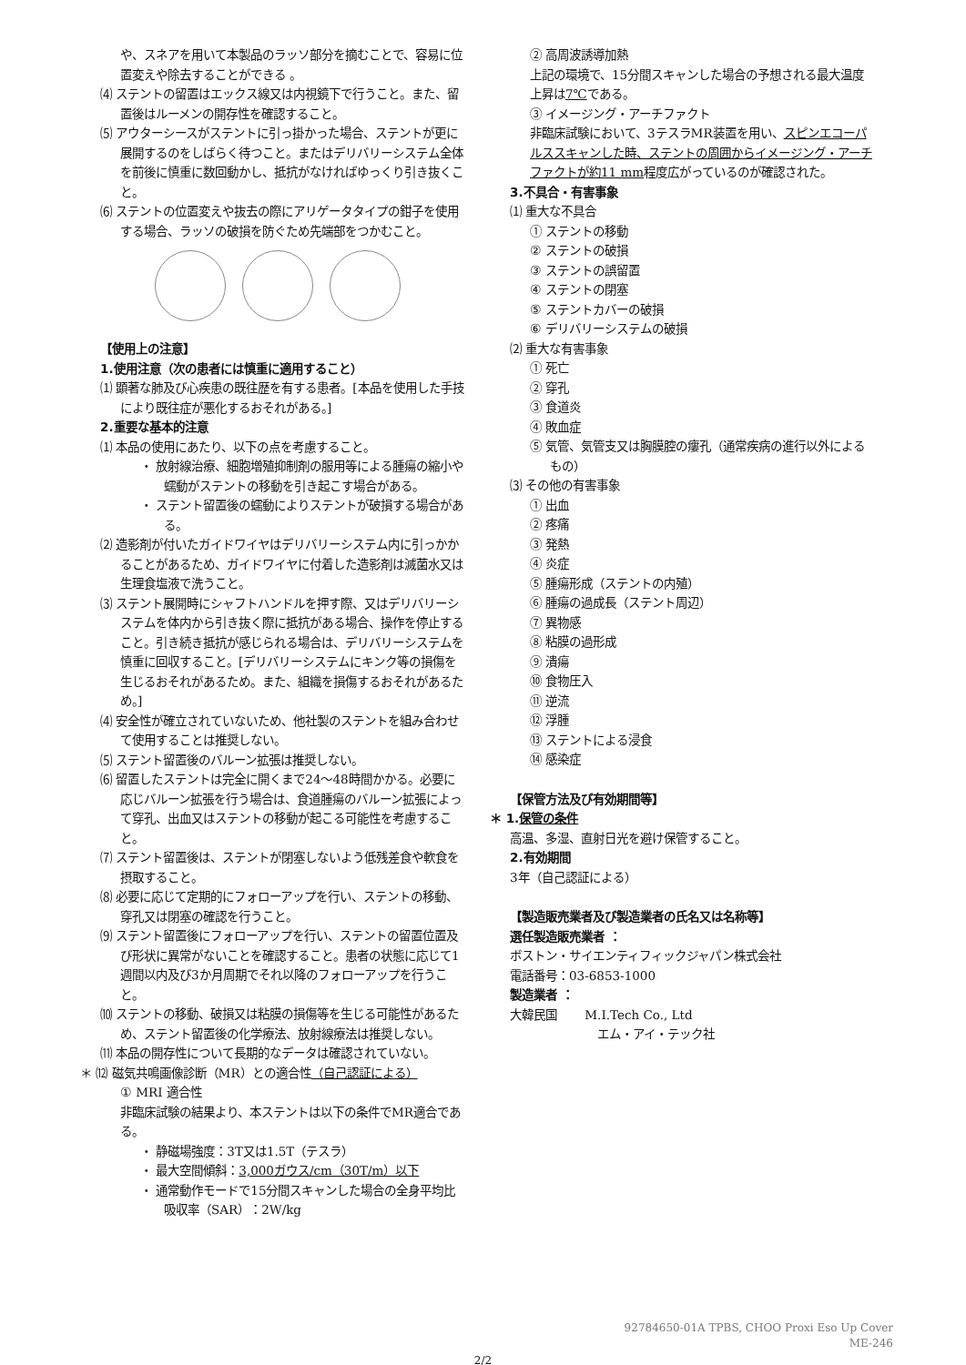や、スネアを用いて本製品のラッソ部分を摘むことで、容易に位置変えや除去することができる 。
⑷ ステントの留置はエックス線又は内視鏡下で行うこと。また、留置後はルーメンの開存性を確認すること。
⑸ アウターシースがステントに引っ掛かった場合、ステントが更に展開するのをしばらく待つこと。またはデリバリーシステム全体を前後に慎重に数回動かし、抵抗がなければゆっくり引き抜くこと。
⑹ ステントの位置変えや抜去の際にアリゲータタイプの鉗子を使用する場合、ラッソの破損を防ぐため先端部をつかむこと。
【使用上の注意】
1.使用注意（次の患者には慎重に適用すること）
⑴ 顕著な肺及び心疾患の既往歴を有する患者。[本品を使用した手技により既往症が悪化するおそれがある。]
2.重要な基本的注意
⑴ 本品の使用にあたり、以下の点を考慮すること。
・ 放射線治療、細胞増殖抑制剤の服用等による腫瘍の縮小や蠕動がステントの移動を引き起こす場合がある。
・ ステント留置後の蠕動によりステントが破損する場合がある。
⑵ 造影剤が付いたガイドワイヤはデリバリーシステム内に引っかかることがあるため、ガイドワイヤに付着した造影剤は滅菌水又は生理食塩液で洗うこと。
⑶ ステント展開時にシャフトハンドルを押す際、又はデリバリーシステムを体内から引き抜く際に抵抗がある場合、操作を停止すること。引き続き抵抗が感じられる場合は、デリバリーシステムを慎重に回収すること。[デリバリーシステムにキンク等の損傷を生じるおそれがあるため。また、組織を損傷するおそれがあるため。]
⑷ 安全性が確立されていないため、他社製のステントを組み合わせて使用することは推奨しない。
⑸ ステント留置後のバルーン拡張は推奨しない。
⑹ 留置したステントは完全に開くまで24～48時間かかる。必要に応じバルーン拡張を行う場合は、食道腫瘍のバルーン拡張によって穿孔、出血又はステントの移動が起こる可能性を考慮すること。
⑺ ステント留置後は、ステントが閉塞しないよう低残差食や軟食を摂取すること。
⑻ 必要に応じて定期的にフォローアップを行い、ステントの移動、穿孔又は閉塞の確認を行うこと。
⑼ ステント留置後にフォローアップを行い、ステントの留置位置及び形状に異常がないことを確認すること。患者の状態に応じて1週間以内及び3か月周期でそれ以降のフォローアップを行うこと。
⑽ ステントの移動、破損又は粘膜の損傷等を生じる可能性があるため、ステント留置後の化学療法、放射線療法は推奨しない。
⑾ 本品の開存性について長期的なデータは確認されていない。
＊ ⑿ 磁気共鳴画像診断（MR）との適合性（自己認証による）
① MRI 適合性
非臨床試験の結果より、本ステントは以下の条件でMR適合である。
・ 静磁場強度：3T又は1.5T（テスラ）
・ 最大空間傾斜：3,000ガウス/cm（30T/m）以下
・ 通常動作モードで15分間スキャンした場合の全身平均比吸収率（SAR）：2W/kg
② 高周波誘導加熱
上記の環境で、15分間スキャンした場合の予想される最大温度上昇は7℃である。
③ イメージング・アーチファクト
非臨床試験において、3テスラMR装置を用い、スピンエコーパルススキャンした時、ステントの周囲からイメージング・アーチファクトが約11 mm程度広がっているのが確認された。
3.不具合・有害事象
⑴ 重大な不具合
① ステントの移動
② ステントの破損
③ ステントの誤留置
④ ステントの閉塞
⑤ ステントカバーの破損
⑥ デリバリーシステムの破損
⑵ 重大な有害事象
① 死亡
② 穿孔
③ 食道炎
④ 敗血症
⑤ 気管、気管支又は胸膜腔の瘻孔（通常疾病の進行以外によるもの）
⑶ その他の有害事象
① 出血
② 疼痛
③ 発熱
④ 炎症
⑤ 腫瘍形成（ステントの内殖）
⑥ 腫瘍の過成長（ステント周辺）
⑦ 異物感
⑧ 粘膜の過形成
⑨ 潰瘍
⑩ 食物圧入
⑪ 逆流
⑫ 浮腫
⑬ ステントによる浸食
⑭ 感染症
【保管方法及び有効期間等】
＊ 1.保管の条件
高温、多湿、直射日光を避け保管すること。
2.有効期間
3年（自己認証による）
【製造販売業者及び製造業者の氏名又は名称等】
選任製造販売業者 ：
ボストン・サイエンティフィックジャパン株式会社
電話番号：03-6853-1000
製造業者 ：
大韓民国 　　M.I.Tech Co., Ltd
エム・アイ・テック社
92784650-01A TPBS, CHOO Proxi Eso Up Cover
ME-246
2/2